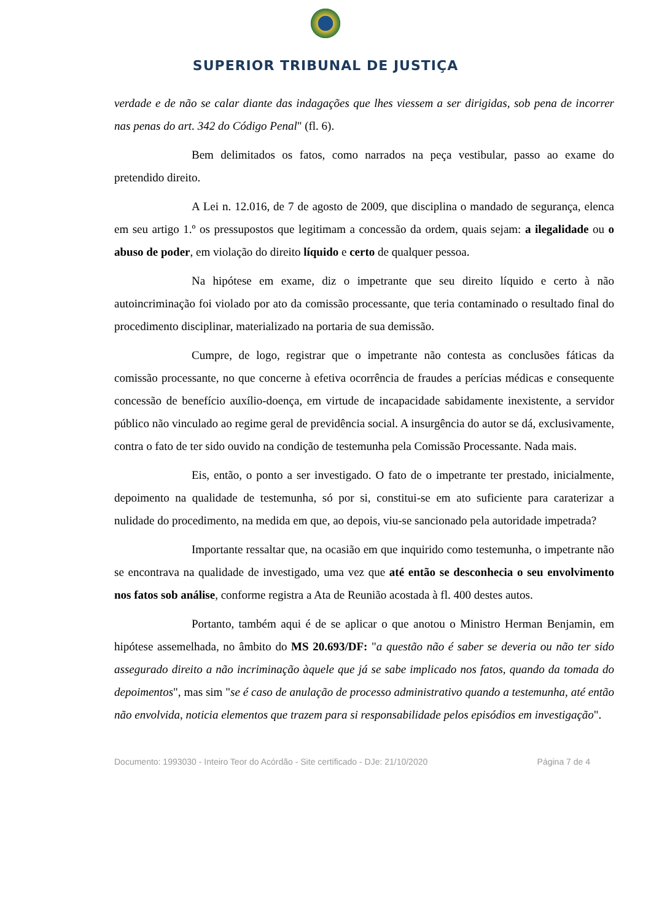SUPERIOR TRIBUNAL DE JUSTIÇA
verdade e de não se calar diante das indagações que lhes viessem a ser dirigidas, sob pena de incorrer nas penas do art. 342 do Código Penal" (fl. 6).
Bem delimitados os fatos, como narrados na peça vestibular, passo ao exame do pretendido direito.
A Lei n. 12.016, de 7 de agosto de 2009, que disciplina o mandado de segurança, elenca em seu artigo 1.º os pressupostos que legitimam a concessão da ordem, quais sejam: a ilegalidade ou o abuso de poder, em violação do direito líquido e certo de qualquer pessoa.
Na hipótese em exame, diz o impetrante que seu direito líquido e certo à não autoincriminação foi violado por ato da comissão processante, que teria contaminado o resultado final do procedimento disciplinar, materializado na portaria de sua demissão.
Cumpre, de logo, registrar que o impetrante não contesta as conclusões fáticas da comissão processante, no que concerne à efetiva ocorrência de fraudes a perícias médicas e consequente concessão de benefício auxílio-doença, em virtude de incapacidade sabidamente inexistente, a servidor público não vinculado ao regime geral de previdência social. A insurgência do autor se dá, exclusivamente, contra o fato de ter sido ouvido na condição de testemunha pela Comissão Processante. Nada mais.
Eis, então, o ponto a ser investigado. O fato de o impetrante ter prestado, inicialmente, depoimento na qualidade de testemunha, só por si, constitui-se em ato suficiente para caraterizar a nulidade do procedimento, na medida em que, ao depois, viu-se sancionado pela autoridade impetrada?
Importante ressaltar que, na ocasião em que inquirido como testemunha, o impetrante não se encontrava na qualidade de investigado, uma vez que até então se desconhecia o seu envolvimento nos fatos sob análise, conforme registra a Ata de Reunião acostada à fl. 400 destes autos.
Portanto, também aqui é de se aplicar o que anotou o Ministro Herman Benjamin, em hipótese assemelhada, no âmbito do MS 20.693/DF: "a questão não é saber se deveria ou não ter sido assegurado direito a não incriminação àquele que já se sabe implicado nos fatos, quando da tomada do depoimentos", mas sim "se é caso de anulação de processo administrativo quando a testemunha, até então não envolvida, noticia elementos que trazem para si responsabilidade pelos episódios em investigação".
Documento: 1993030 - Inteiro Teor do Acórdão - Site certificado - DJe: 21/10/2020 Página 7 de 4